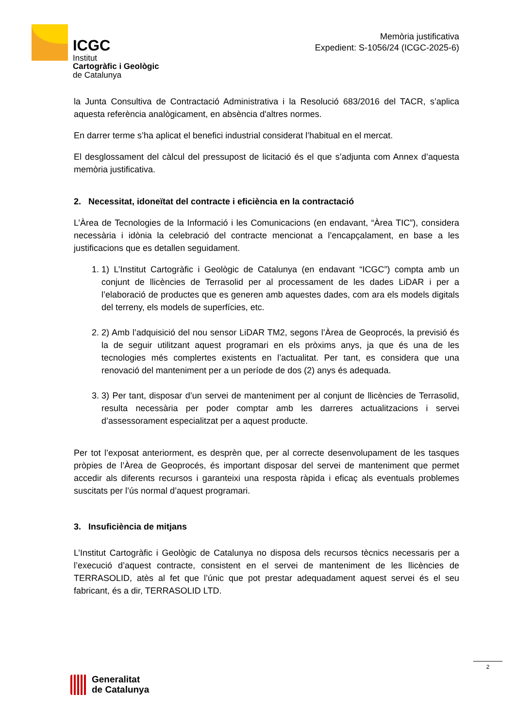ICGC
Institut
Cartogràfic i Geològic
de Catalunya
Memòria justificativa
Expedient: S-1056/24 (ICGC-2025-6)
la Junta Consultiva de Contractació Administrativa i la Resolució 683/2016 del TACR, s’aplica aquesta referència analògicament, en absència d'altres normes.
En darrer terme s’ha aplicat el benefici industrial considerat l’habitual en el mercat.
El desglossament del càlcul del pressupost de licitació és el que s’adjunta com Annex d’aquesta memòria justificativa.
2. Necessitat, idoneïtat del contracte i eficiència en la contractació
L’Àrea de Tecnologies de la Informació i les Comunicacions (en endavant, “Àrea TIC”), considera necessària i idònia la celebració del contracte mencionat a l’encapçalament, en base a les justificacions que es detallen seguidament.
1. 1) L’Institut Cartogràfic i Geològic de Catalunya (en endavant “ICGC”) compta amb un conjunt de llicències de Terrasolid per al processament de les dades LiDAR i per a l’elaboració de productes que es generen amb aquestes dades, com ara els models digitals del terreny, els models de superfícies, etc.
2. 2) Amb l’adquisició del nou sensor LiDAR TM2, segons l’Àrea de Geoprocés, la previsió és la de seguir utilitzant aquest programari en els pròxims anys, ja que és una de les tecnologies més complertes existents en l’actualitat. Per tant, es considera que una renovació del manteniment per a un període de dos (2) anys és adequada.
3. 3) Per tant, disposar d’un servei de manteniment per al conjunt de llicències de Terrasolid, resulta necessària per poder comptar amb les darreres actualitzacions i servei d’assessorament especialitzat per a aquest producte.
Per tot l’exposat anteriorment, es desprèn que, per al correcte desenvolupament de les tasques pròpies de l’Àrea de Geoprocés, és important disposar del servei de manteniment que permet accedir als diferents recursos i garanteixi una resposta ràpida i eficaç als eventuals problemes suscitats per l’ús normal d’aquest programari.
3. Insuficiència de mitjans
L’Institut Cartogràfic i Geològic de Catalunya no disposa dels recursos tècnics necessaris per a l’execució d’aquest contracte, consistent en el servei de manteniment de les llicències de TERRASOLID, atès al fet que l’únic que pot prestar adequadament aquest servei és el seu fabricant, és a dir, TERRASOLID LTD.
2
Generalitat
de Catalunya